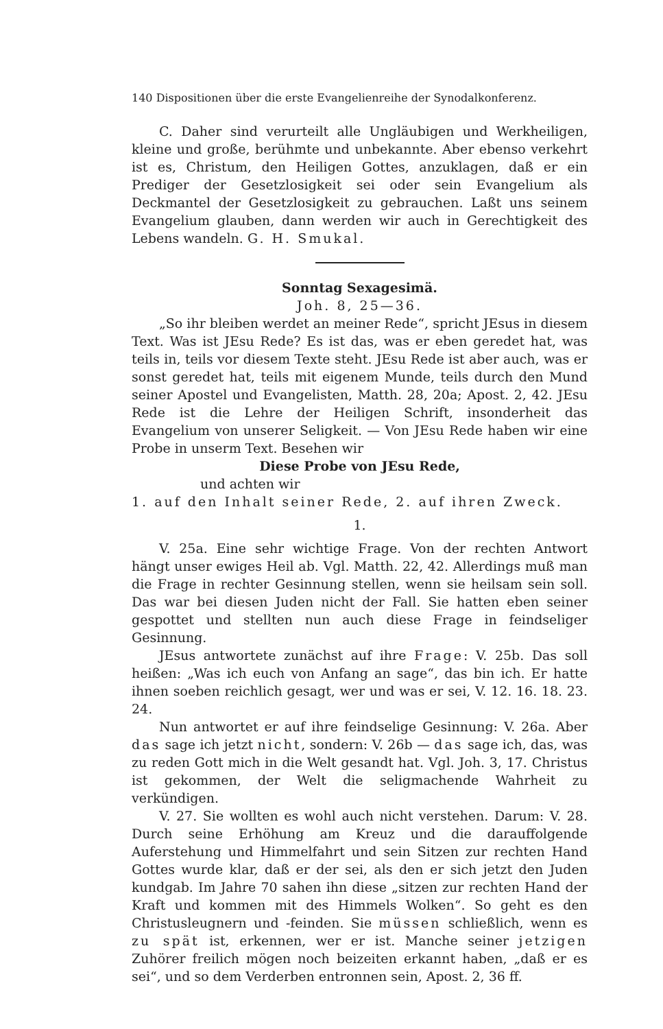140 Dispositionen über die erste Evangelienreihe der Synodalkonferenz.
C. Daher sind verurteilt alle Ungläubigen und Werkheiligen, kleine und große, berühmte und unbekannte. Aber ebenso verkehrt ist es, Christum, den Heiligen Gottes, anzuklagen, daß er ein Prediger der Gesetzlosigkeit sei oder sein Evangelium als Deckmantel der Gesetzlosigkeit zu gebrauchen. Laßt uns seinem Evangelium glauben, dann werden wir auch in Gerechtigkeit des Lebens wandeln. G. H. Smukal.
Sonntag Sexagesimä.
Joh. 8, 25—36.
„So ihr bleiben werdet an meiner Rede“, spricht JEsus in diesem Text. Was ist JEsu Rede? Es ist das, was er eben geredet hat, was teils in, teils vor diesem Texte steht. JEsu Rede ist aber auch, was er sonst geredet hat, teils mit eigenem Munde, teils durch den Mund seiner Apostel und Evangelisten, Matth. 28, 20a; Apost. 2, 42. JEsu Rede ist die Lehre der Heiligen Schrift, insonderheit das Evangelium von unserer Seligkeit. — Von JEsu Rede haben wir eine Probe in unserm Text. Besehen wir
Diese Probe von JEsu Rede,
und achten wir
1. auf den Inhalt seiner Rede, 2. auf ihren Zweck.
1.
V. 25a. Eine sehr wichtige Frage. Von der rechten Antwort hängt unser ewiges Heil ab. Vgl. Matth. 22, 42. Allerdings muß man die Frage in rechter Gesinnung stellen, wenn sie heilsam sein soll. Das war bei diesen Juden nicht der Fall. Sie hatten eben seiner gespottet und stellten nun auch diese Frage in feindseliger Gesinnung.
JEsus antwortete zunächst auf ihre Frage: V. 25b. Das soll heißen: „Was ich euch von Anfang an sage“, das bin ich. Er hatte ihnen soeben reichlich gesagt, wer und was er sei, V. 12. 16. 18. 23. 24.
Nun antwortet er auf ihre feindselige Gesinnung: V. 26a. Aber das sage ich jetzt nicht, sondern: V. 26b — das sage ich, das, was zu reden Gott mich in die Welt gesandt hat. Vgl. Joh. 3, 17. Christus ist gekommen, der Welt die seligmachende Wahrheit zu verkündigen.
V. 27. Sie wollten es wohl auch nicht verstehen. Darum: V. 28. Durch seine Erhöhung am Kreuz und die darauffolgende Auferstehung und Himmelfahrt und sein Sitzen zur rechten Hand Gottes wurde klar, daß er der sei, als den er sich jetzt den Juden kundgab. Im Jahre 70 sahen ihn diese „sitzen zur rechten Hand der Kraft und kommen mit des Himmels Wolken“. So geht es den Christusleugnern und -feinden. Sie müssen schließlich, wenn es zu spät ist, erkennen, wer er ist. Manche seiner jetzigen Zuhörer freilich mögen noch beizeiten erkannt haben, „daß er es sei“, und so dem Verderben entronnen sein, Apost. 2, 36 ff.